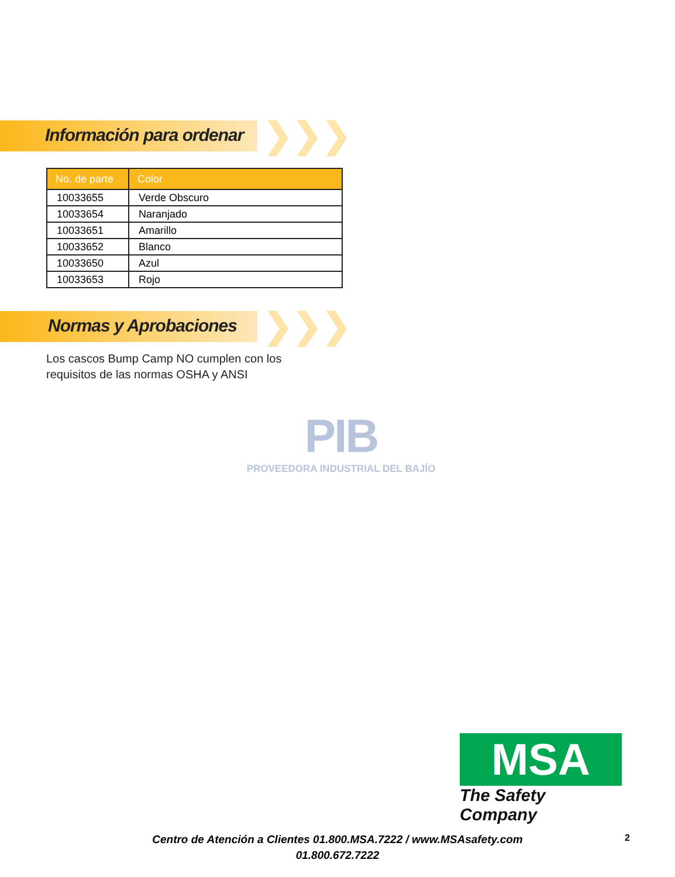Información para ordenar
❯❯❯
| No. de parte | Color |
| --- | --- |
| 10033655 | Verde Obscuro |
| 10033654 | Naranjado |
| 10033651 | Amarillo |
| 10033652 | Blanco |
| 10033650 | Azul |
| 10033653 | Rojo |
Normas y Aprobaciones
❯❯❯
Los cascos Bump Camp NO cumplen con los
requisitos de las normas OSHA y ANSI
PIB
PROVEEDORA INDUSTRIAL DEL BAJÍO
MSA
The Safety Company
Centro de Atención a Clientes 01.800.MSA.7222 / www.MSAsafety.com
01.800.672.7222
2